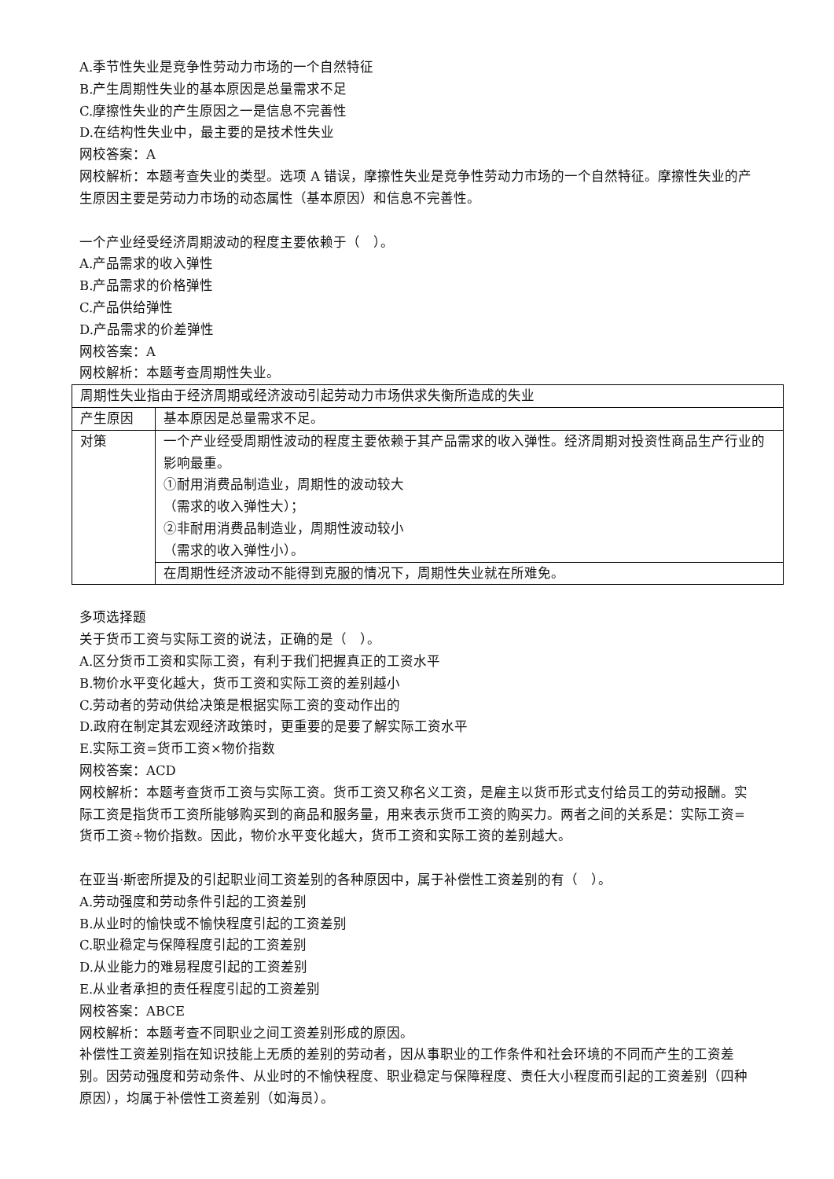A.季节性失业是竞争性劳动力市场的一个自然特征
B.产生周期性失业的基本原因是总量需求不足
C.摩擦性失业的产生原因之一是信息不完善性
D.在结构性失业中，最主要的是技术性失业
网校答案：A
网校解析：本题考查失业的类型。选项 A 错误，摩擦性失业是竞争性劳动力市场的一个自然特征。摩擦性失业的产生原因主要是劳动力市场的动态属性（基本原因）和信息不完善性。
一个产业经受经济周期波动的程度主要依赖于（　）。
A.产品需求的收入弹性
B.产品需求的价格弹性
C.产品供给弹性
D.产品需求的价差弹性
网校答案：A
网校解析：本题考查周期性失业。
| 周期性失业指由于经济周期或经济波动引起劳动力市场供求失衡所造成的失业 | |
| 产生原因 | 基本原因是总量需求不足。 |
| 对策 | 一个产业经受周期性波动的程度主要依赖于其产品需求的收入弹性。经济周期对投资性商品生产行业的影响最重。 ①耐用消费品制造业，周期性的波动较大 （需求的收入弹性大）； ②非耐用消费品制造业，周期性波动较小 （需求的收入弹性小）。 |
| | 在周期性经济波动不能得到克服的情况下，周期性失业就在所难免。 |
多项选择题
关于货币工资与实际工资的说法，正确的是（　）。
A.区分货币工资和实际工资，有利于我们把握真正的工资水平
B.物价水平变化越大，货币工资和实际工资的差别越小
C.劳动者的劳动供给决策是根据实际工资的变动作出的
D.政府在制定其宏观经济政策时，更重要的是要了解实际工资水平
E.实际工资=货币工资×物价指数
网校答案：ACD
网校解析：本题考查货币工资与实际工资。货币工资又称名义工资，是雇主以货币形式支付给员工的劳动报酬。实际工资是指货币工资所能够购买到的商品和服务量，用来表示货币工资的购买力。两者之间的关系是：实际工资=货币工资÷物价指数。因此，物价水平变化越大，货币工资和实际工资的差别越大。
在亚当·斯密所提及的引起职业间工资差别的各种原因中，属于补偿性工资差别的有（　）。
A.劳动强度和劳动条件引起的工资差别
B.从业时的愉快或不愉快程度引起的工资差别
C.职业稳定与保障程度引起的工资差别
D.从业能力的难易程度引起的工资差别
E.从业者承担的责任程度引起的工资差别
网校答案：ABCE
网校解析：本题考查不同职业之间工资差别形成的原因。
补偿性工资差别指在知识技能上无质的差别的劳动者，因从事职业的工作条件和社会环境的不同而产生的工资差别。因劳动强度和劳动条件、从业时的不愉快程度、职业稳定与保障程度、责任大小程度而引起的工资差别（四种原因），均属于补偿性工资差别（如海员）。